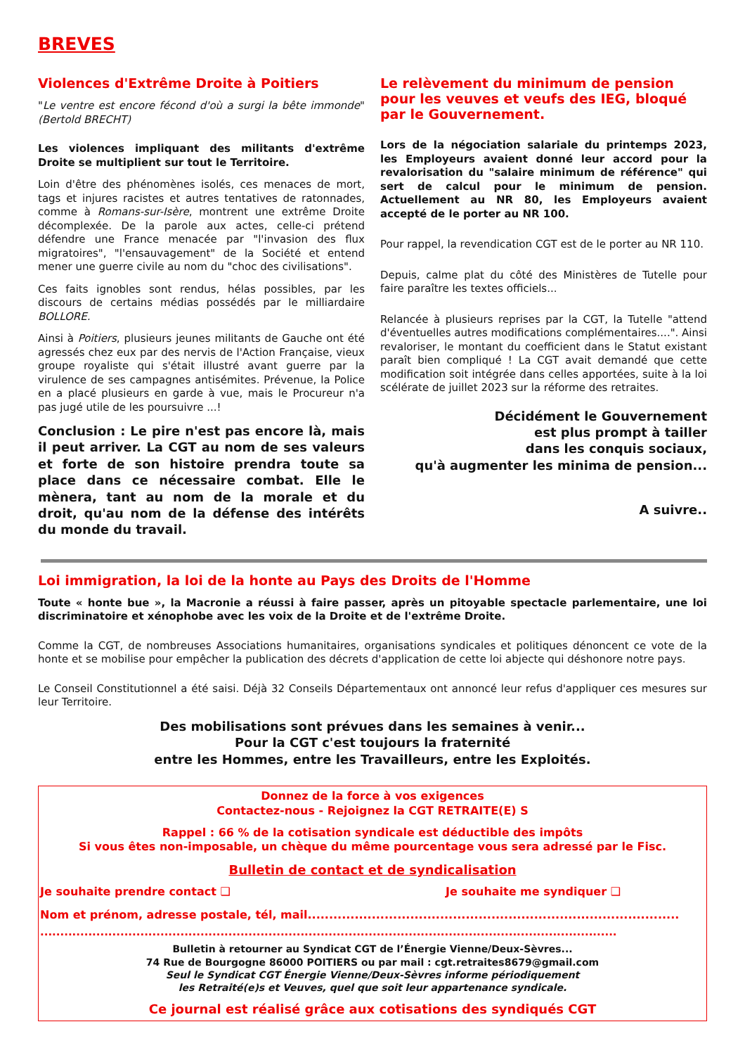BREVES
Violences d'Extrême Droite à Poitiers
"Le ventre est encore fécond d'où a surgi la bête immonde" (Bertold BRECHT)
Les violences impliquant des militants d'extrême Droite se multiplient sur tout le Territoire.
Loin d'être des phénomènes isolés, ces menaces de mort, tags et injures racistes et autres tentatives de ratonnades, comme à Romans-sur-Isère, montrent une extrême Droite décomplexée. De la parole aux actes, celle-ci prétend défendre une France menacée par "l'invasion des flux migratoires", "l'ensauvagement" de la Société et entend mener une guerre civile au nom du "choc des civilisations".
Ces faits ignobles sont rendus, hélas possibles, par les discours de certains médias possédés par le milliardaire BOLLORE.
Ainsi à Poitiers, plusieurs jeunes militants de Gauche ont été agressés chez eux par des nervis de l'Action Française, vieux groupe royaliste qui s'était illustré avant guerre par la virulence de ses campagnes antisémites. Prévenue, la Police en a placé plusieurs en garde à vue, mais le Procureur n'a pas jugé utile de les poursuivre ...!
Conclusion : Le pire n'est pas encore là, mais il peut arriver. La CGT au nom de ses valeurs et forte de son histoire prendra toute sa place dans ce nécessaire combat. Elle le mènera, tant au nom de la morale et du droit, qu'au nom de la défense des intérêts du monde du travail.
Le relèvement du minimum de pension pour les veuves et veufs des IEG, bloqué par le Gouvernement.
Lors de la négociation salariale du printemps 2023, les Employeurs avaient donné leur accord pour la revalorisation du "salaire minimum de référence" qui sert de calcul pour le minimum de pension. Actuellement au NR 80, les Employeurs avaient accepté de le porter au NR 100.
Pour rappel, la revendication CGT est de le porter au NR 110.
Depuis, calme plat du côté des Ministères de Tutelle pour faire paraître les textes officiels...
Relancée à plusieurs reprises par la CGT, la Tutelle "attend d'éventuelles autres modifications complémentaires....". Ainsi revaloriser, le montant du coefficient dans le Statut existant paraît bien compliqué ! La CGT avait demandé que cette modification soit intégrée dans celles apportées, suite à la loi scélérate de juillet 2023 sur la réforme des retraites.
Décidément le Gouvernement
est plus prompt à tailler
dans les conquis sociaux,
qu'à augmenter les minima de pension...
A suivre..
Loi immigration, la loi de la honte au Pays des Droits de l'Homme
Toute « honte bue », la Macronie a réussi à faire passer, après un pitoyable spectacle parlementaire, une loi discriminatoire et xénophobe avec les voix de la Droite et de l'extrême Droite.
Comme la CGT, de nombreuses Associations humanitaires, organisations syndicales et politiques dénoncent ce vote de la honte et se mobilise pour empêcher la publication des décrets d'application de cette loi abjecte qui déshonore notre pays.
Le Conseil Constitutionnel a été saisi. Déjà 32 Conseils Départementaux ont annoncé leur refus d'appliquer ces mesures sur leur Territoire.
Des mobilisations sont prévues dans les semaines à venir...
Pour la CGT c'est toujours la fraternité
entre les Hommes, entre les Travailleurs, entre les Exploités.
Donnez de la force à vos exigences
Contactez-nous - Rejoignez la CGT RETRAITE(E) S
Rappel : 66 % de la cotisation syndicale est déductible des impôts
Si vous êtes non-imposable, un chèque du même pourcentage vous sera adressé par le Fisc.
Bulletin de contact et de syndicalisation
Je souhaite prendre contact ❑ Je souhaite me syndiquer ❑
Nom et prénom, adresse postale, tél, mail.......................................................................................
................................................................................................................................................
Bulletin à retourner au Syndicat CGT de l’Énergie Vienne/Deux-Sèvres...
74 Rue de Bourgogne 86000 POITIERS ou par mail : cgt.retraites8679@gmail.com
Seul le Syndicat CGT Énergie Vienne/Deux-Sèvres informe périodiquement
les Retraité(e)s et Veuves, quel que soit leur appartenance syndicale.
Ce journal est réalisé grâce aux cotisations des syndiqués CGT